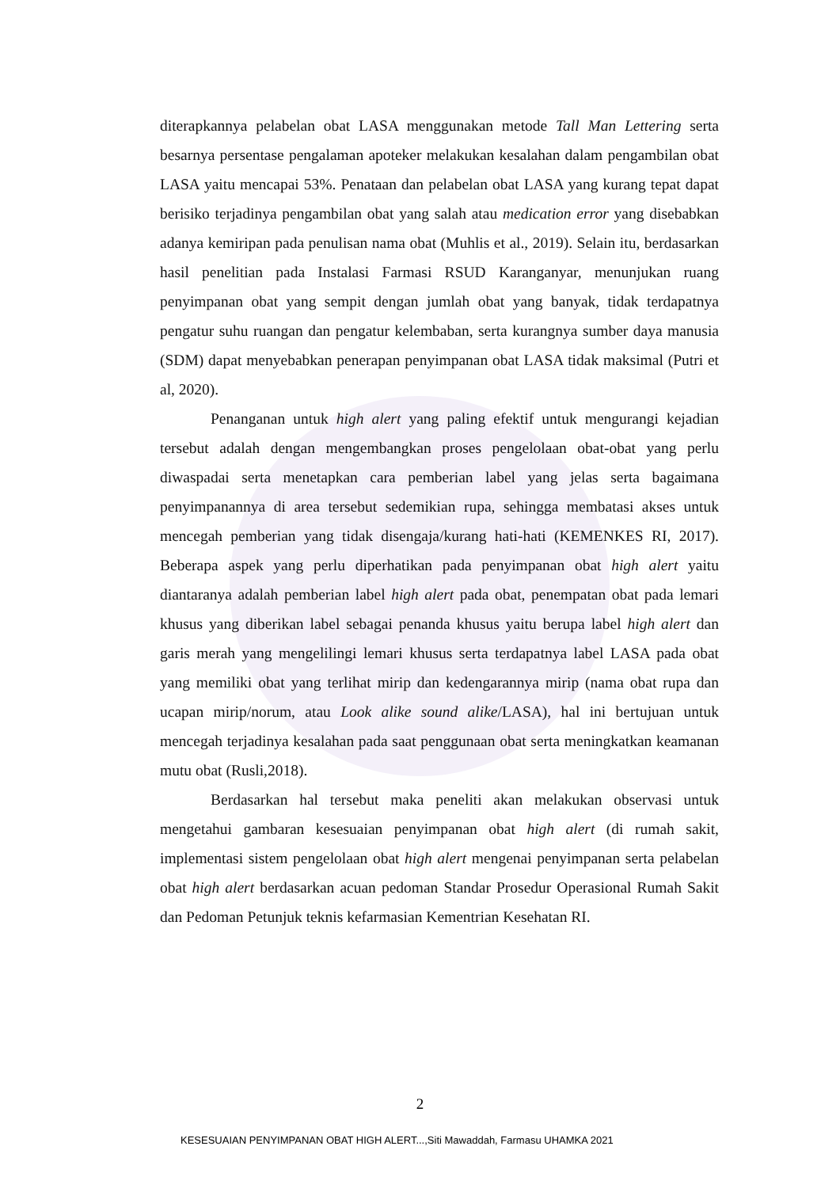diterapkannya pelabelan obat LASA menggunakan metode Tall Man Lettering serta besarnya persentase pengalaman apoteker melakukan kesalahan dalam pengambilan obat LASA yaitu mencapai 53%. Penataan dan pelabelan obat LASA yang kurang tepat dapat berisiko terjadinya pengambilan obat yang salah atau medication error yang disebabkan adanya kemiripan pada penulisan nama obat (Muhlis et al., 2019). Selain itu, berdasarkan hasil penelitian pada Instalasi Farmasi RSUD Karanganyar, menunjukan ruang penyimpanan obat yang sempit dengan jumlah obat yang banyak, tidak terdapatnya pengatur suhu ruangan dan pengatur kelembaban, serta kurangnya sumber daya manusia (SDM) dapat menyebabkan penerapan penyimpanan obat LASA tidak maksimal (Putri et al, 2020).
Penanganan untuk high alert yang paling efektif untuk mengurangi kejadian tersebut adalah dengan mengembangkan proses pengelolaan obat-obat yang perlu diwaspadai serta menetapkan cara pemberian label yang jelas serta bagaimana penyimpanannya di area tersebut sedemikian rupa, sehingga membatasi akses untuk mencegah pemberian yang tidak disengaja/kurang hati-hati (KEMENKES RI, 2017). Beberapa aspek yang perlu diperhatikan pada penyimpanan obat high alert yaitu diantaranya adalah pemberian label high alert pada obat, penempatan obat pada lemari khusus yang diberikan label sebagai penanda khusus yaitu berupa label high alert dan garis merah yang mengelilingi lemari khusus serta terdapatnya label LASA pada obat yang memiliki obat yang terlihat mirip dan kedengarannya mirip (nama obat rupa dan ucapan mirip/norum, atau Look alike sound alike/LASA), hal ini bertujuan untuk mencegah terjadinya kesalahan pada saat penggunaan obat serta meningkatkan keamanan mutu obat (Rusli,2018).
Berdasarkan hal tersebut maka peneliti akan melakukan observasi untuk mengetahui gambaran kesesuaian penyimpanan obat high alert (di rumah sakit, implementasi sistem pengelolaan obat high alert mengenai penyimpanan serta pelabelan obat high alert berdasarkan acuan pedoman Standar Prosedur Operasional Rumah Sakit dan Pedoman Petunjuk teknis kefarmasian Kementrian Kesehatan RI.
2
KESESUAIAN PENYIMPANAN OBAT HIGH ALERT...,Siti Mawaddah, Farmasu UHAMKA 2021